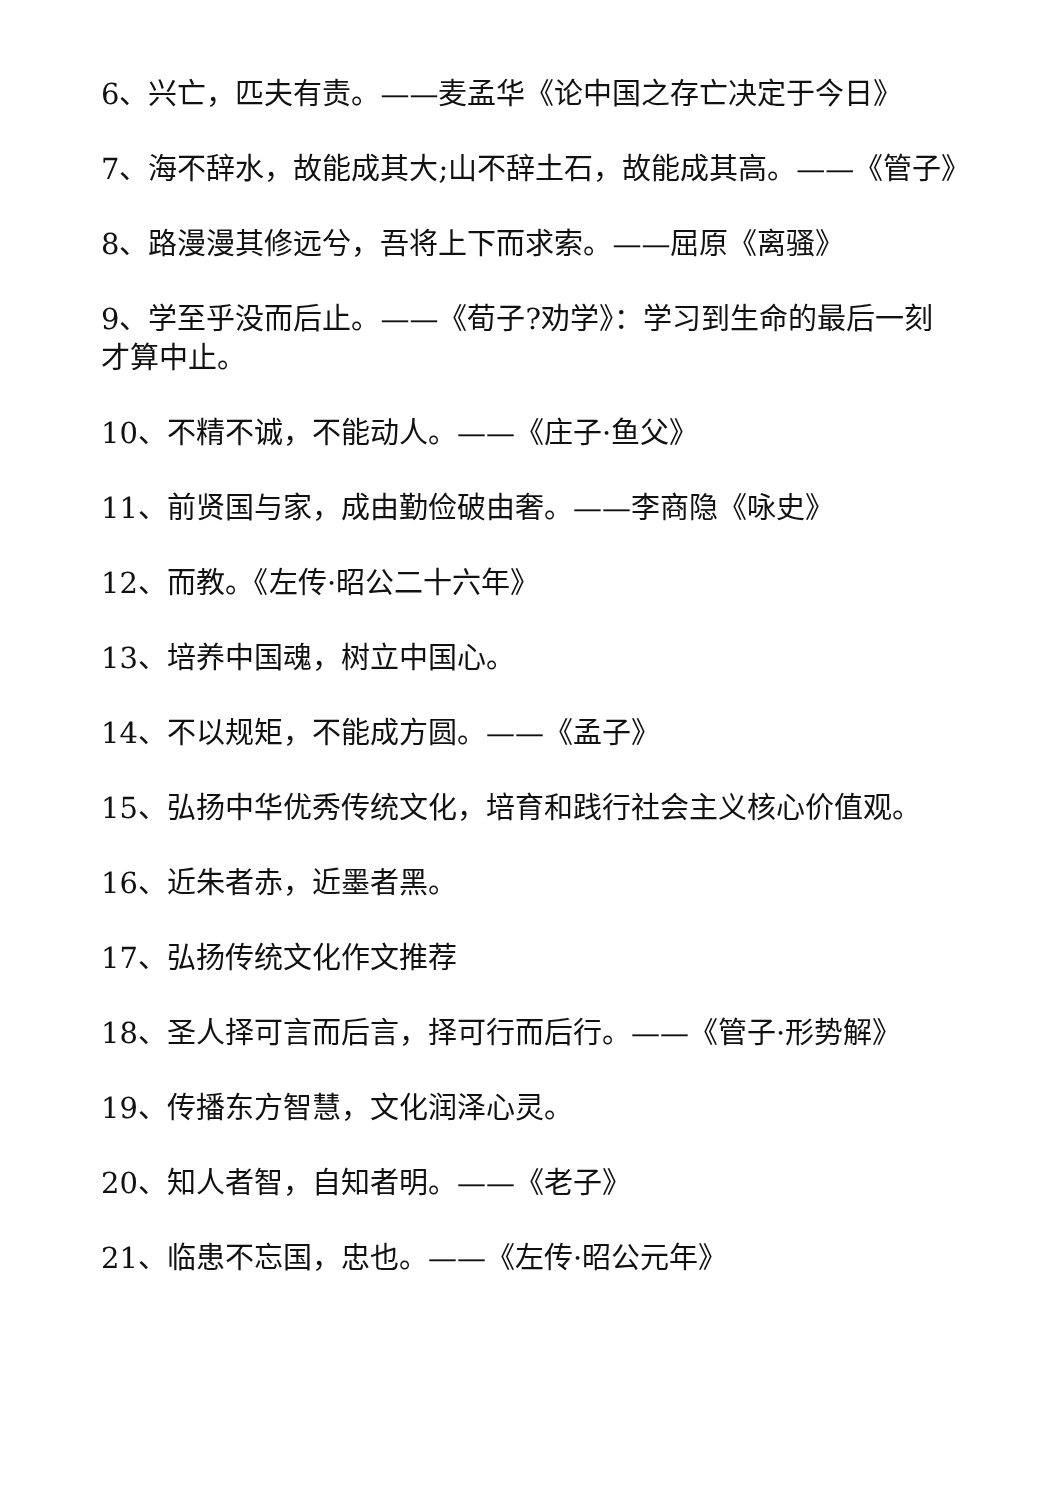6、兴亡，匹夫有责。——麦孟华《论中国之存亡决定于今日》
7、海不辞水，故能成其大;山不辞土石，故能成其高。——《管子》
8、路漫漫其修远兮，吾将上下而求索。——屈原《离骚》
9、学至乎没而后止。——《荀子?劝学》：学习到生命的最后一刻才算中止。
10、不精不诚，不能动人。——《庄子·鱼父》
11、前贤国与家，成由勤俭破由奢。——李商隐《咏史》
12、而教。《左传·昭公二十六年》
13、培养中国魂，树立中国心。
14、不以规矩，不能成方圆。——《孟子》
15、弘扬中华优秀传统文化，培育和践行社会主义核心价值观。
16、近朱者赤，近墨者黑。
17、弘扬传统文化作文推荐
18、圣人择可言而后言，择可行而后行。——《管子·形势解》
19、传播东方智慧，文化润泽心灵。
20、知人者智，自知者明。——《老子》
21、临患不忘国，忠也。——《左传·昭公元年》